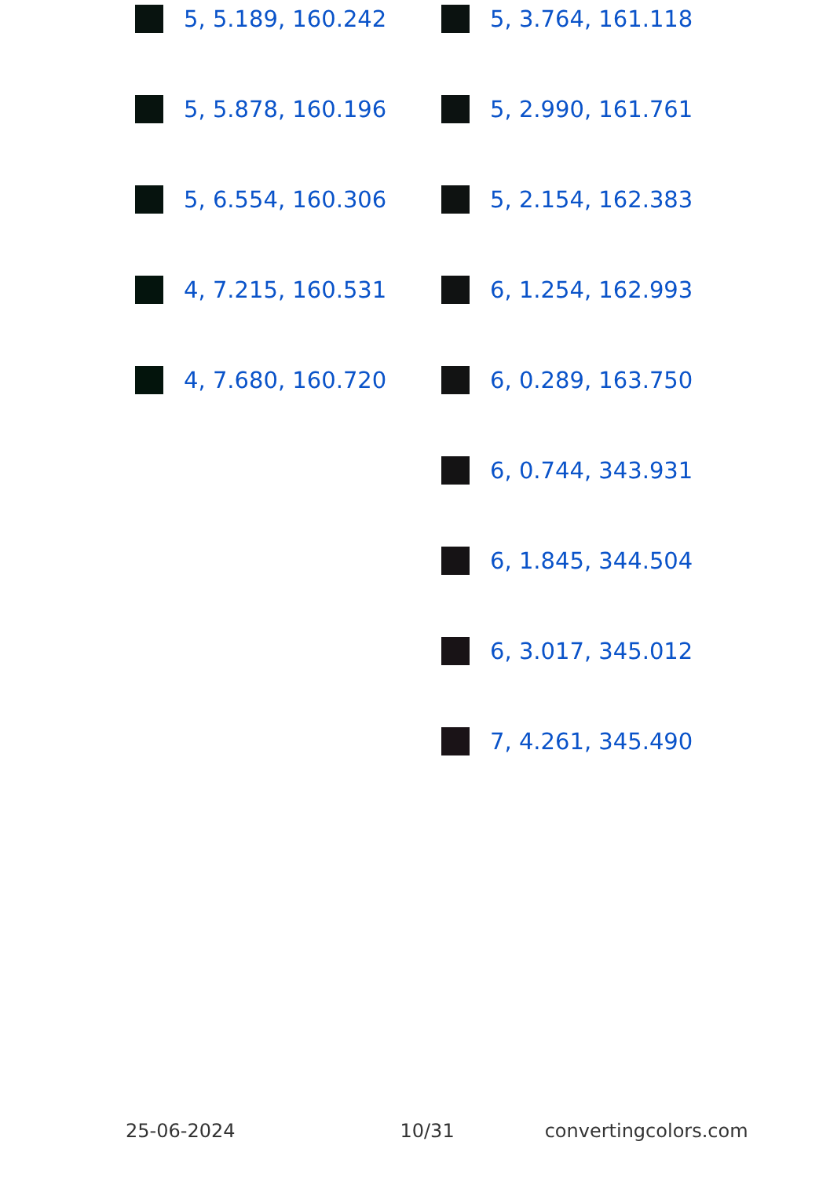5, 5.189, 160.242
5, 5.878, 160.196
5, 6.554, 160.306
4, 7.215, 160.531
4, 7.680, 160.720
5, 3.764, 161.118
5, 2.990, 161.761
5, 2.154, 162.383
6, 1.254, 162.993
6, 0.289, 163.750
6, 0.744, 343.931
6, 1.845, 344.504
6, 3.017, 345.012
7, 4.261, 345.490
25-06-2024 10/31 convertingcolors.com